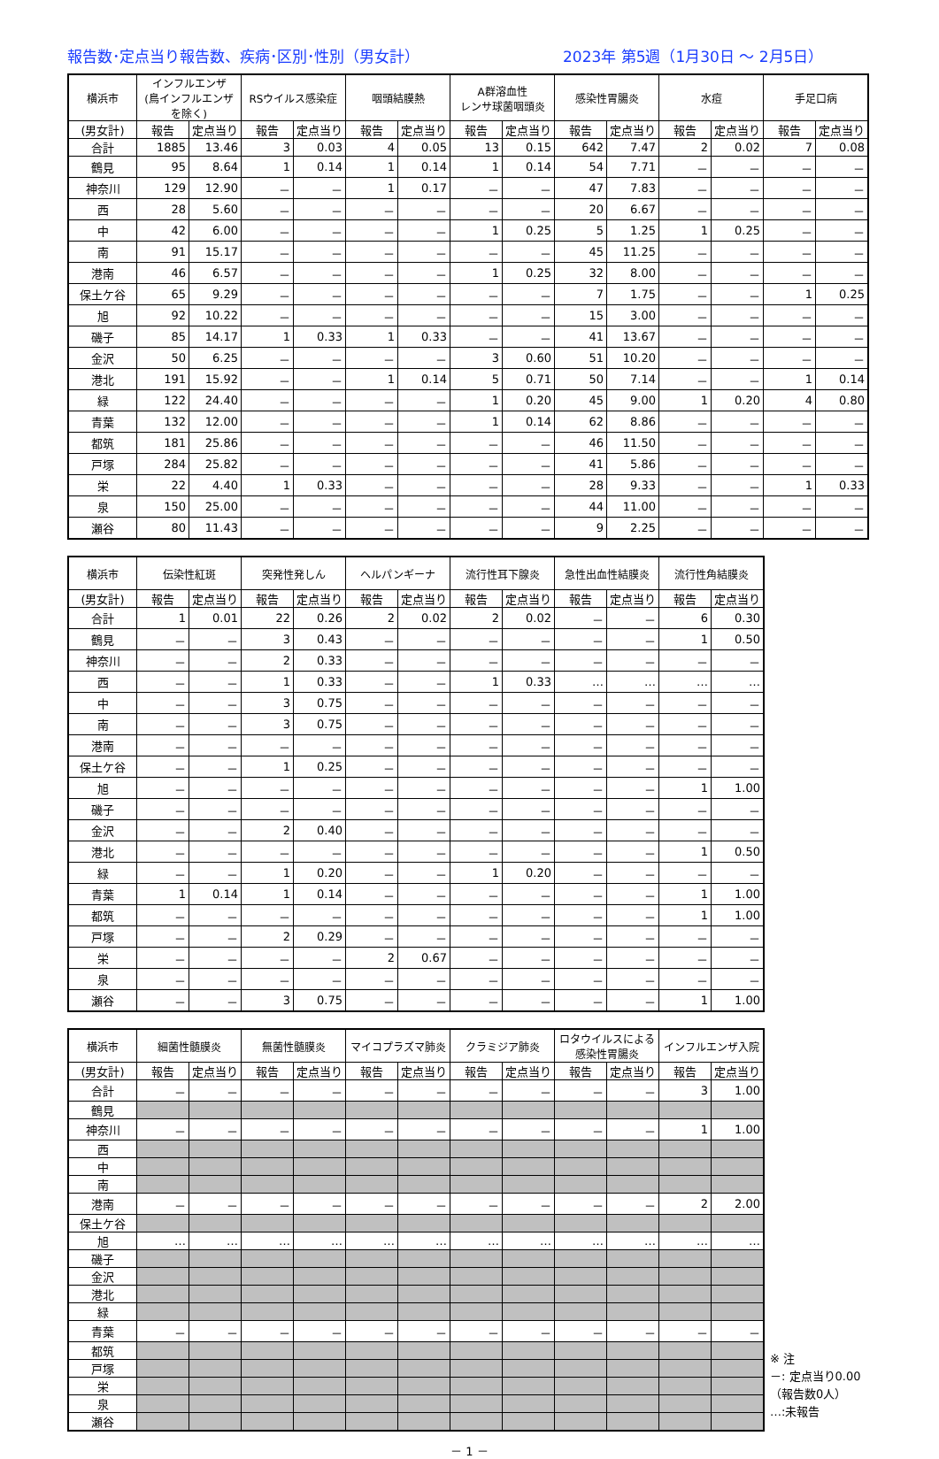報告数･定点当り報告数、疾病･区別･性別（男女計） 2023年 第5週（1月30日 ～ 2月5日）
| 横浜市 | インフルエンザ (鳥インフルエンザを除く) | | RSウイルス感染症 | | 咽頭結膜熱 | | A群溶血性 レンサ球菌咽頭炎 | | 感染性胃腸炎 | | 水痘 | | 手足口病 | |
| --- | --- | --- | --- | --- | --- | --- | --- | --- | --- | --- | --- | --- | --- | --- |
| (男女計) | 報告 | 定点当り | 報告 | 定点当り | 報告 | 定点当り | 報告 | 定点当り | 報告 | 定点当り | 報告 | 定点当り | 報告 | 定点当り |
| 合計 | 1885 | 13.46 | 3 | 0.03 | 4 | 0.05 | 13 | 0.15 | 642 | 7.47 | 2 | 0.02 | 7 | 0.08 |
| 鶴見 | 95 | 8.64 | 1 | 0.14 | 1 | 0.14 | 1 | 0.14 | 54 | 7.71 | － | － | － | － |
| 神奈川 | 129 | 12.90 | － | － | 1 | 0.17 | － | － | 47 | 7.83 | － | － | － | － |
| 西 | 28 | 5.60 | － | － | － | － | － | － | 20 | 6.67 | － | － | － | － |
| 中 | 42 | 6.00 | － | － | － | － | 1 | 0.25 | 5 | 1.25 | 1 | 0.25 | － | － |
| 南 | 91 | 15.17 | － | － | － | － | － | － | 45 | 11.25 | － | － | － | － |
| 港南 | 46 | 6.57 | － | － | － | － | 1 | 0.25 | 32 | 8.00 | － | － | － | － |
| 保土ケ谷 | 65 | 9.29 | － | － | － | － | － | － | 7 | 1.75 | － | － | 1 | 0.25 |
| 旭 | 92 | 10.22 | － | － | － | － | － | － | 15 | 3.00 | － | － | － | － |
| 磯子 | 85 | 14.17 | 1 | 0.33 | 1 | 0.33 | － | － | 41 | 13.67 | － | － | － | － |
| 金沢 | 50 | 6.25 | － | － | － | － | 3 | 0.60 | 51 | 10.20 | － | － | － | － |
| 港北 | 191 | 15.92 | － | － | 1 | 0.14 | 5 | 0.71 | 50 | 7.14 | － | － | 1 | 0.14 |
| 緑 | 122 | 24.40 | － | － | － | － | 1 | 0.20 | 45 | 9.00 | 1 | 0.20 | 4 | 0.80 |
| 青葉 | 132 | 12.00 | － | － | － | － | 1 | 0.14 | 62 | 8.86 | － | － | － | － |
| 都筑 | 181 | 25.86 | － | － | － | － | － | － | 46 | 11.50 | － | － | － | － |
| 戸塚 | 284 | 25.82 | － | － | － | － | － | － | 41 | 5.86 | － | － | － | － |
| 栄 | 22 | 4.40 | 1 | 0.33 | － | － | － | － | 28 | 9.33 | － | － | 1 | 0.33 |
| 泉 | 150 | 25.00 | － | － | － | － | － | － | 44 | 11.00 | － | － | － | － |
| 瀬谷 | 80 | 11.43 | － | － | － | － | － | － | 9 | 2.25 | － | － | － | － |
| 横浜市 | 伝染性紅斑 | | 突発性発しん | | ヘルパンギーナ | | 流行性耳下腺炎 | | 急性出血性結膜炎 | | 流行性角結膜炎 | |
| --- | --- | --- | --- | --- | --- | --- | --- | --- | --- | --- | --- | --- |
| (男女計) | 報告 | 定点当り | 報告 | 定点当り | 報告 | 定点当り | 報告 | 定点当り | 報告 | 定点当り | 報告 | 定点当り |
| 合計 | 1 | 0.01 | 22 | 0.26 | 2 | 0.02 | 2 | 0.02 | － | － | 6 | 0.30 |
| 鶴見 | － | － | 3 | 0.43 | － | － | － | － | － | － | 1 | 0.50 |
| 神奈川 | － | － | 2 | 0.33 | － | － | － | － | － | － | － | － |
| 西 | － | － | 1 | 0.33 | － | － | 1 | 0.33 | … | … | … | … |
| 中 | － | － | 3 | 0.75 | － | － | － | － | － | － | － | － |
| 南 | － | － | 3 | 0.75 | － | － | － | － | － | － | － | － |
| 港南 | － | － | － | － | － | － | － | － | － | － | － | － |
| 保土ケ谷 | － | － | 1 | 0.25 | － | － | － | － | － | － | － | － |
| 旭 | － | － | － | － | － | － | － | － | － | － | 1 | 1.00 |
| 磯子 | － | － | － | － | － | － | － | － | － | － | － | － |
| 金沢 | － | － | 2 | 0.40 | － | － | － | － | － | － | － | － |
| 港北 | － | － | － | － | － | － | － | － | － | － | 1 | 0.50 |
| 緑 | － | － | 1 | 0.20 | － | － | 1 | 0.20 | － | － | － | － |
| 青葉 | 1 | 0.14 | 1 | 0.14 | － | － | － | － | － | － | 1 | 1.00 |
| 都筑 | － | － | － | － | － | － | － | － | － | － | 1 | 1.00 |
| 戸塚 | － | － | 2 | 0.29 | － | － | － | － | － | － | － | － |
| 栄 | － | － | － | － | 2 | 0.67 | － | － | － | － | － | － |
| 泉 | － | － | － | － | － | － | － | － | － | － | － | － |
| 瀬谷 | － | － | 3 | 0.75 | － | － | － | － | － | － | 1 | 1.00 |
| 横浜市 | 細菌性髄膜炎 | | 無菌性髄膜炎 | | マイコプラズマ肺炎 | | クラミジア肺炎 | | ロタウイルスによる 感染性胃腸炎 | | インフルエンザ入院 | |
| --- | --- | --- | --- | --- | --- | --- | --- | --- | --- | --- | --- | --- |
| (男女計) | 報告 | 定点当り | 報告 | 定点当り | 報告 | 定点当り | 報告 | 定点当り | 報告 | 定点当り | 報告 | 定点当り |
| 合計 | － | － | － | － | － | － | － | － | － | － | 3 | 1.00 |
| 鶴見 | | | | | | | | | | | | |
| 神奈川 | － | － | － | － | － | － | － | － | － | － | 1 | 1.00 |
| 西 | | | | | | | | | | | | |
| 中 | | | | | | | | | | | | |
| 南 | | | | | | | | | | | | |
| 港南 | － | － | － | － | － | － | － | － | － | － | 2 | 2.00 |
| 保土ケ谷 | | | | | | | | | | | | |
| 旭 | … | … | … | … | … | … | … | … | … | … | … | … |
| 磯子 | | | | | | | | | | | | |
| 金沢 | | | | | | | | | | | | |
| 港北 | | | | | | | | | | | | |
| 緑 | | | | | | | | | | | | |
| 青葉 | － | － | － | － | － | － | － | － | － | － | － | － |
| 都筑 | | | | | | | | | | | | |
| 戸塚 | | | | | | | | | | | | |
| 栄 | | | | | | | | | | | | |
| 泉 | | | | | | | | | | | | |
| 瀬谷 | | | | | | | | | | | | |
※ 注
－: 定点当り0.00
（報告数0人）
…:未報告
－ 1 －